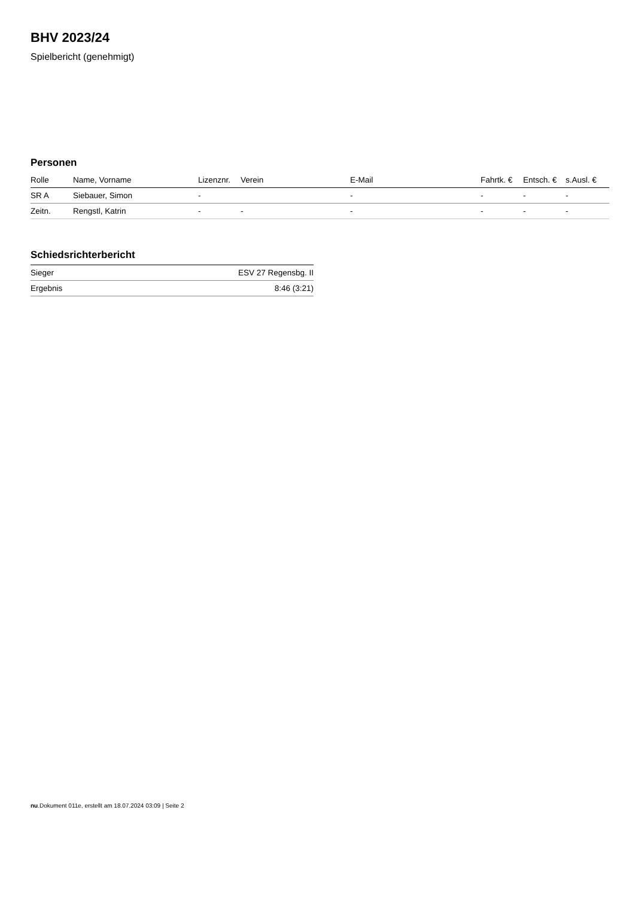BHV 2023/24
Spielbericht (genehmigt)
Personen
| Rolle | Name, Vorname | Lizenznr. | Verein | E-Mail | Fahrtk. € | Entsch. € | s.Ausl. € |
| --- | --- | --- | --- | --- | --- | --- | --- |
| SR A | Siebauer, Simon | - | | - | - | - | - |
| Zeitn. | Rengstl, Katrin | - | - | - | - | - | - |
Schiedsrichterbericht
| Sieger | ESV 27 Regensbg. II |
| Ergebnis | 8:46 (3:21) |
nu.Dokument 011e, erstellt am 18.07.2024 03:09 | Seite 2